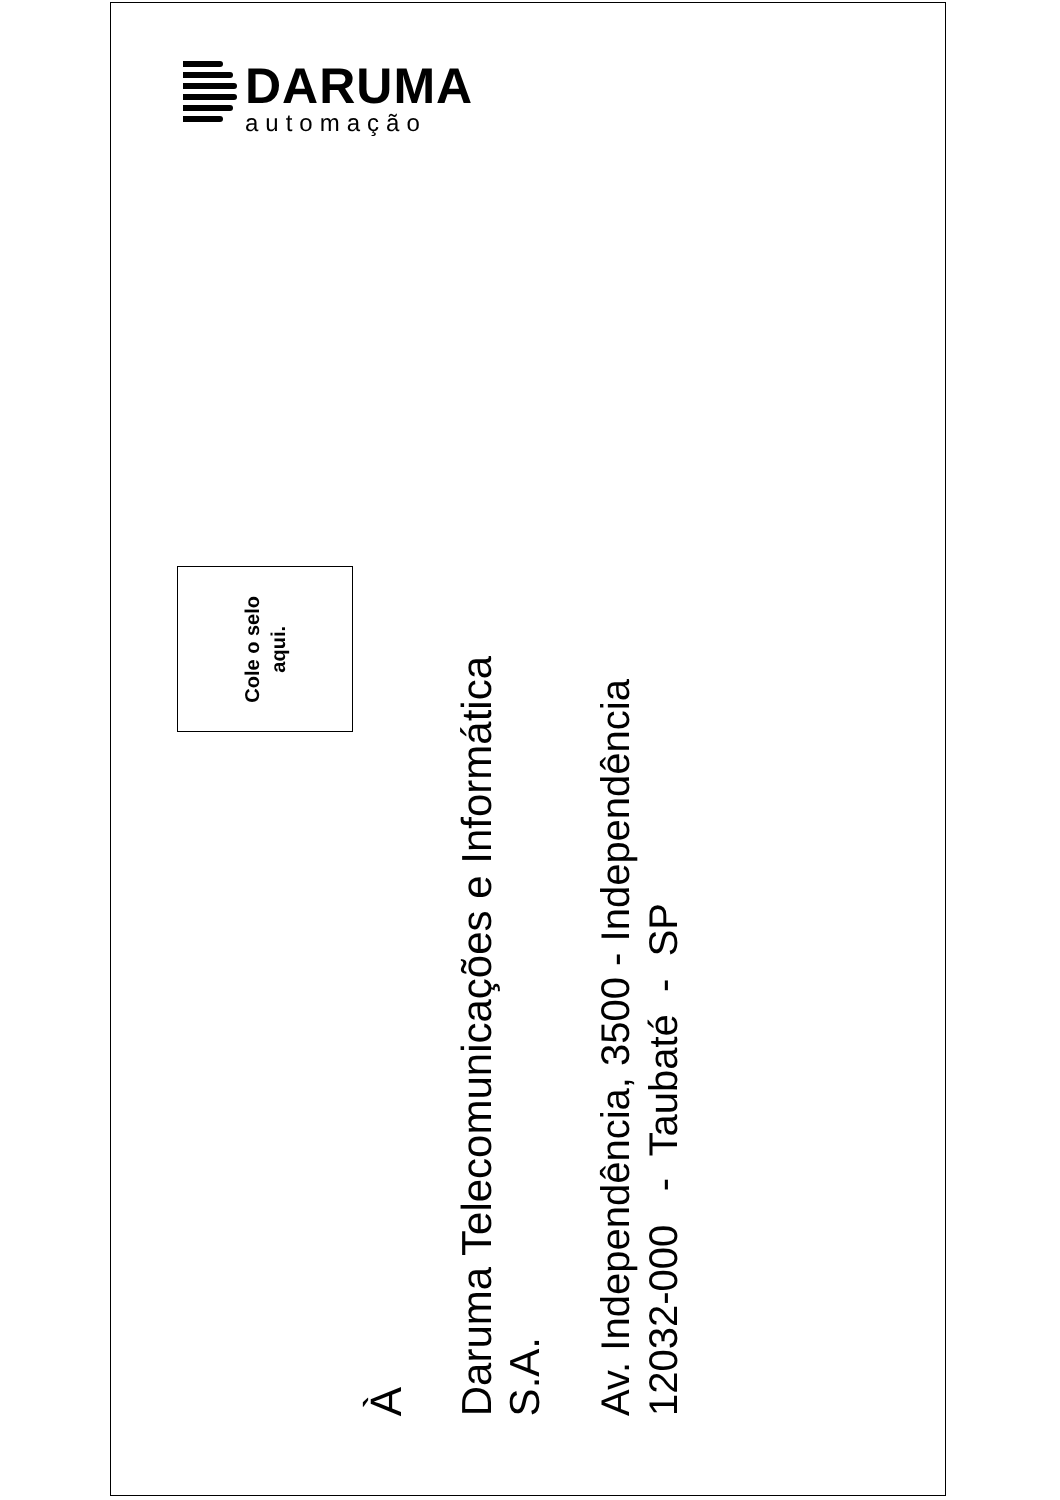DARUMA
automação
Cole o selo
aqui.
À
Daruma Telecomunicações e Informática S.A.
Av. Independência, 3500 - Independência 12032-000 - Taubaté - SP